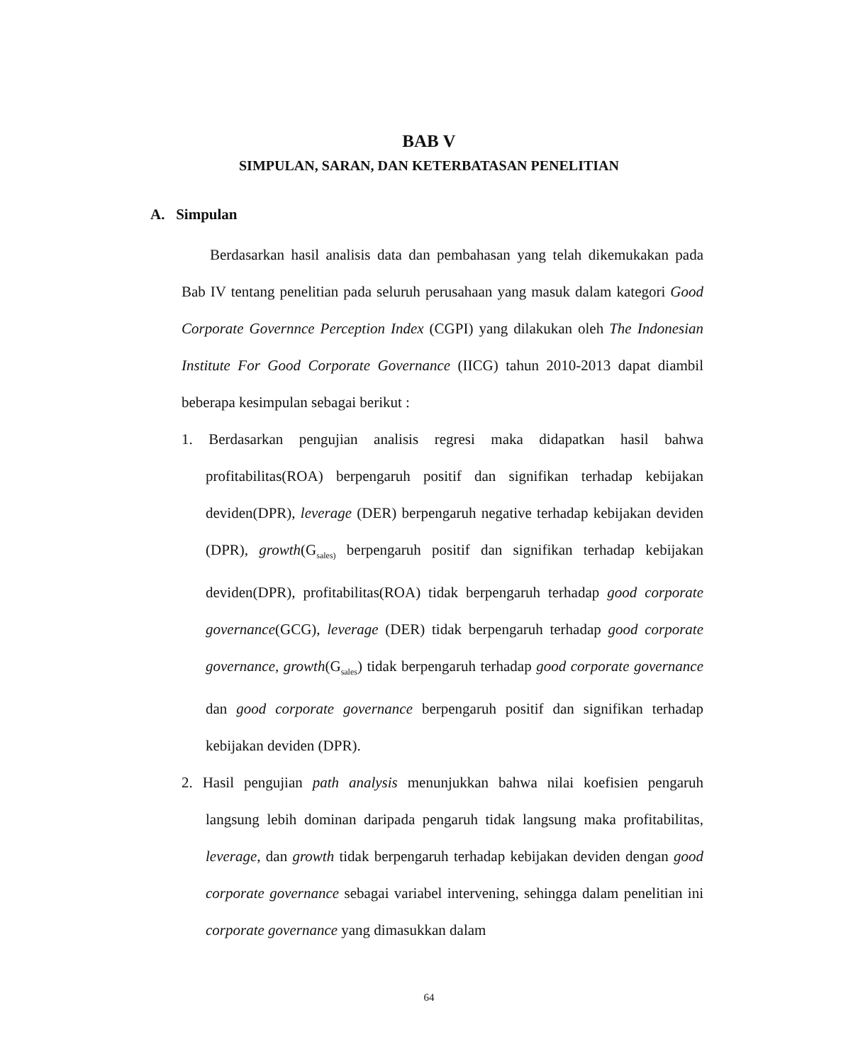BAB V
SIMPULAN, SARAN, DAN KETERBATASAN PENELITIAN
A. Simpulan
Berdasarkan hasil analisis data dan pembahasan yang telah dikemukakan pada Bab IV tentang penelitian pada seluruh perusahaan yang masuk dalam kategori Good Corporate Governnce Perception Index (CGPI) yang dilakukan oleh The Indonesian Institute For Good Corporate Governance (IICG) tahun 2010-2013 dapat diambil beberapa kesimpulan sebagai berikut :
1. Berdasarkan pengujian analisis regresi maka didapatkan hasil bahwa profitabilitas(ROA) berpengaruh positif dan signifikan terhadap kebijakan deviden(DPR), leverage (DER) berpengaruh negative terhadap kebijakan deviden (DPR), growth(G<sub>sales)</sub> berpengaruh positif dan signifikan terhadap kebijakan deviden(DPR), profitabilitas(ROA) tidak berpengaruh terhadap good corporate governance(GCG), leverage (DER) tidak berpengaruh terhadap good corporate governance, growth(G<sub>sales</sub>) tidak berpengaruh terhadap good corporate governance dan good corporate governance berpengaruh positif dan signifikan terhadap kebijakan deviden (DPR).
2. Hasil pengujian path analysis menunjukkan bahwa nilai koefisien pengaruh langsung lebih dominan daripada pengaruh tidak langsung maka profitabilitas, leverage, dan growth tidak berpengaruh terhadap kebijakan deviden dengan good corporate governance sebagai variabel intervening, sehingga dalam penelitian ini corporate governance yang dimasukkan dalam
64